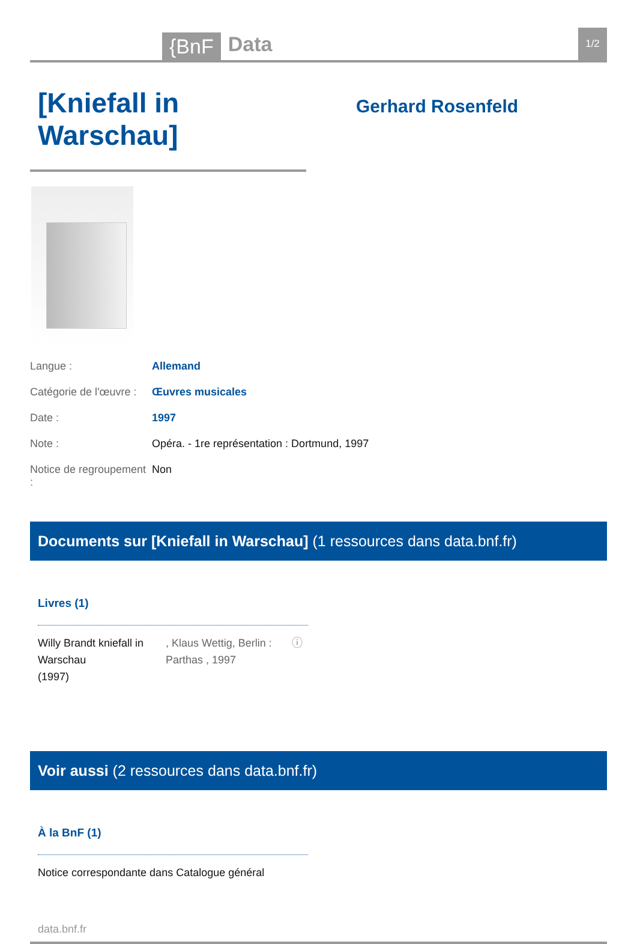{BnF
Data
1/2
[Kniefall in Warschau]
Gerhard Rosenfeld
Langue : Allemand
Catégorie de l'œuvre :
Œuvres musicales
Date : 1997
Note : Opéra. - 1re représentation : Dortmund, 1997
Notice de regroupement :
Non
Documents sur [Kniefall in Warschau] (1 ressources dans data.bnf.fr)
Livres (1)
Willy Brandt kniefall in Warschau
(1997)
, Klaus Wettig, Berlin : Parthas , 1997
ⓘ
Voir aussi (2 ressources dans data.bnf.fr)
À la BnF (1)
Notice correspondante dans Catalogue général
data.bnf.fr